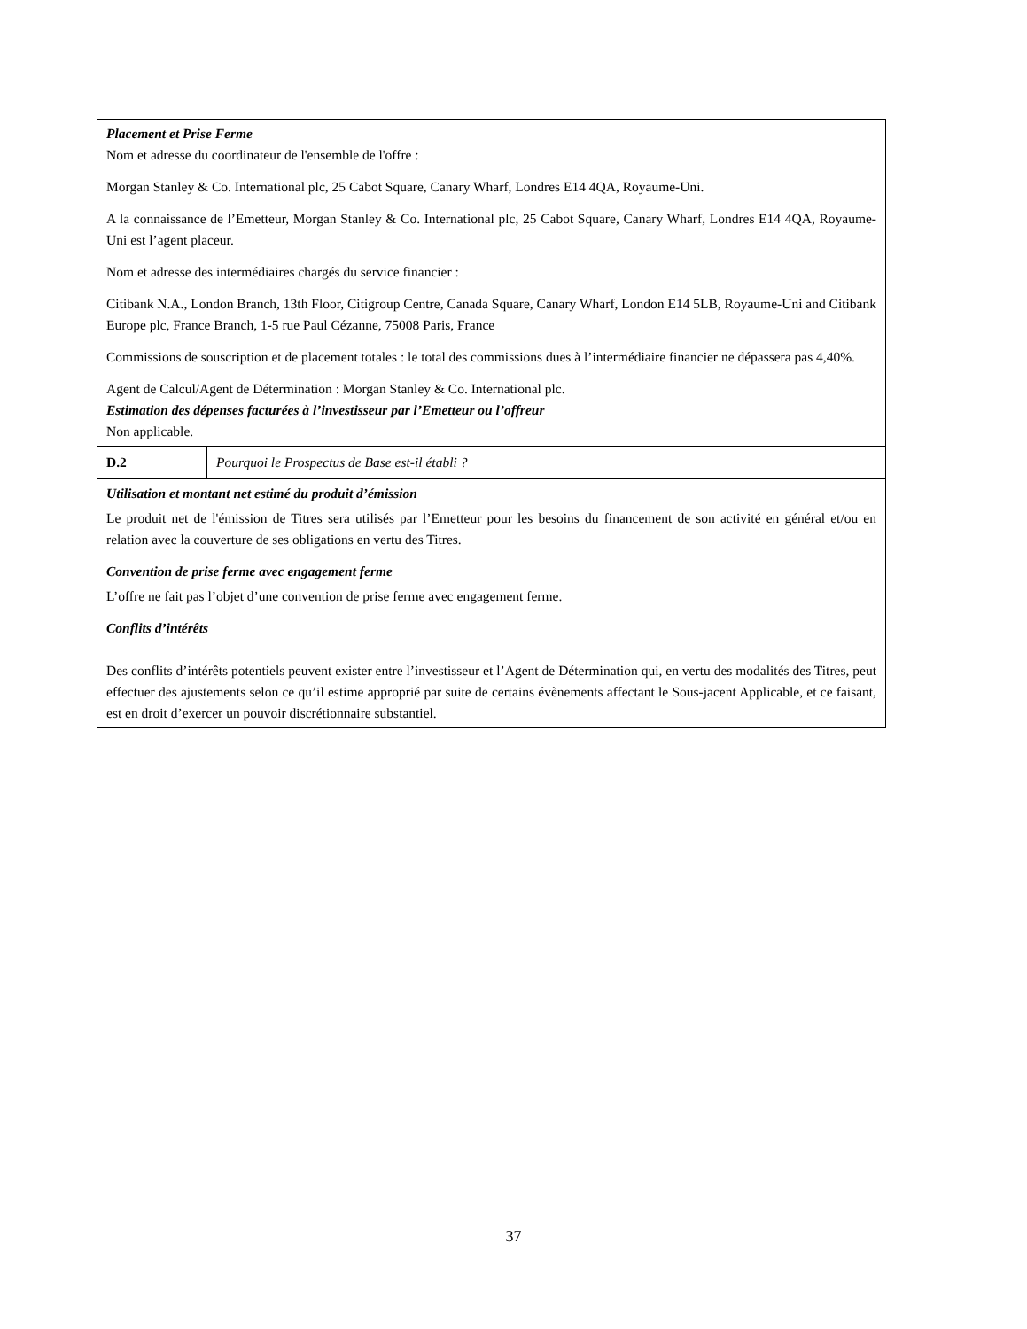| Placement et Prise Ferme Nom et adresse du coordinateur de l'ensemble de l'offre : Morgan Stanley & Co. International plc, 25 Cabot Square, Canary Wharf, Londres E14 4QA, Royaume-Uni. A la connaissance de l’Emetteur, Morgan Stanley & Co. International plc, 25 Cabot Square, Canary Wharf, Londres E14 4QA, Royaume-Uni est l’agent placeur. Nom et adresse des intermédiaires chargés du service financier : Citibank N.A., London Branch, 13th Floor, Citigroup Centre, Canada Square, Canary Wharf, London E14 5LB, Royaume-Uni and Citibank Europe plc, France Branch, 1-5 rue Paul Cézanne, 75008 Paris, France Commissions de souscription et de placement totales : le total des commissions dues à l’intermédiaire financier ne dépassera pas 4,40%. Agent de Calcul/Agent de Détermination : Morgan Stanley & Co. International plc. Estimation des dépenses facturées à l’investisseur par l’Emetteur ou l’offreur Non applicable. | |
| D.2 | Pourquoi le Prospectus de Base est-il établi ? |
| Utilisation et montant net estimé du produit d’émission Le produit net de l'émission de Titres sera utilisés par l’Emetteur pour les besoins du financement de son activité en général et/ou en relation avec la couverture de ses obligations en vertu des Titres. Convention de prise ferme avec engagement ferme L’offre ne fait pas l’objet d’une convention de prise ferme avec engagement ferme. Conflits d’intérêts Des conflits d’intérêts potentiels peuvent exister entre l’investisseur et l’Agent de Détermination qui, en vertu des modalités des Titres, peut effectuer des ajustements selon ce qu’il estime approprié par suite de certains évènements affectant le Sous-jacent Applicable, et ce faisant, est en droit d’exercer un pouvoir discrétionnaire substantiel. | |
37